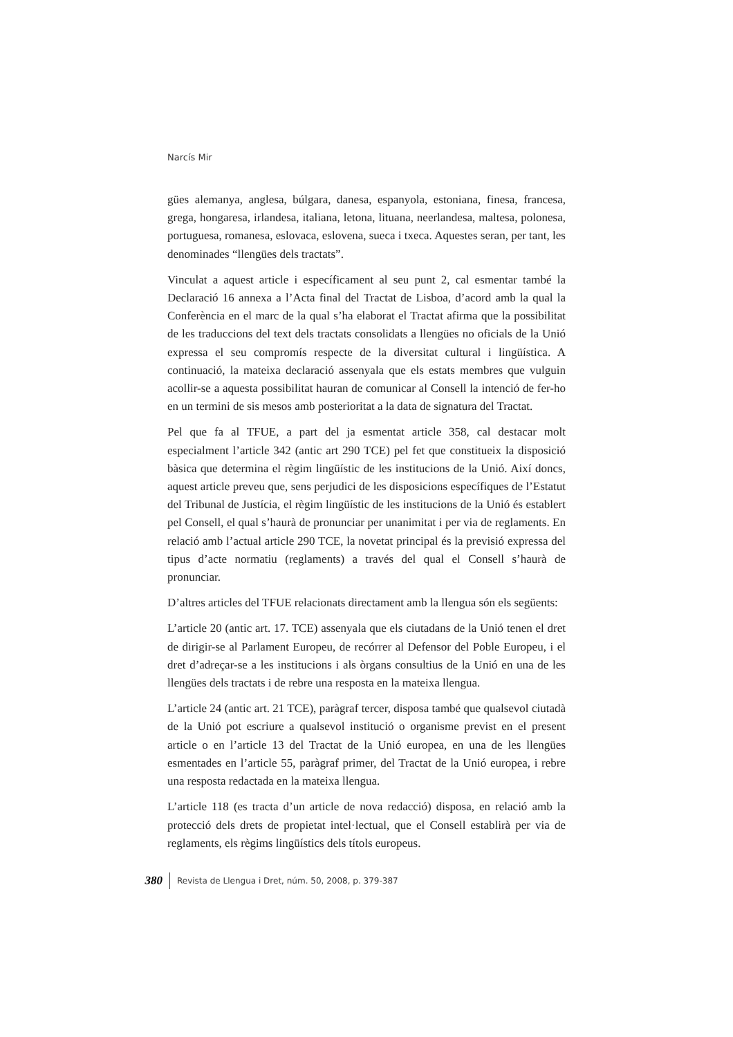Narcís Mir
gües alemanya, anglesa, búlgara, danesa, espanyola, estoniana, finesa, francesa, grega, hongaresa, irlandesa, italiana, letona, lituana, neerlandesa, maltesa, polonesa, portuguesa, romanesa, eslovaca, eslovena, sueca i txeca. Aquestes seran, per tant, les denominades “llengües dels tractats”.
Vinculat a aquest article i específicament al seu punt 2, cal esmentar també la Declaració 16 annexa a l’Acta final del Tractat de Lisboa, d’acord amb la qual la Conferència en el marc de la qual s’ha elaborat el Tractat afirma que la possibilitat de les traduccions del text dels tractats consolidats a llengües no oficials de la Unió expressa el seu compromís respecte de la diversitat cultural i lingüística. A continuació, la mateixa declaració assenyala que els estats membres que vulguin acollir-se a aquesta possibilitat hauran de comunicar al Consell la intenció de fer-ho en un termini de sis mesos amb posterioritat a la data de signatura del Tractat.
Pel que fa al TFUE, a part del ja esmentat article 358, cal destacar molt especialment l’article 342 (antic art 290 TCE) pel fet que constitueix la disposició bàsica que determina el règim lingüístic de les institucions de la Unió. Així doncs, aquest article preveu que, sens perjudici de les disposicions específiques de l’Estatut del Tribunal de Justícia, el règim lingüístic de les institucions de la Unió és establert pel Consell, el qual s’haurà de pronunciar per unanimitat i per via de reglaments. En relació amb l’actual article 290 TCE, la novetat principal és la previsió expressa del tipus d’acte normatiu (reglaments) a través del qual el Consell s’haurà de pronunciar.
D’altres articles del TFUE relacionats directament amb la llengua són els següents:
L’article 20 (antic art. 17. TCE) assenyala que els ciutadans de la Unió tenen el dret de dirigir-se al Parlament Europeu, de recórrer al Defensor del Poble Europeu, i el dret d’adreçar-se a les institucions i als òrgans consultius de la Unió en una de les llengües dels tractats i de rebre una resposta en la mateixa llengua.
L’article 24 (antic art. 21 TCE), paràgraf tercer, disposa també que qualsevol ciutadà de la Unió pot escriure a qualsevol institució o organisme previst en el present article o en l’article 13 del Tractat de la Unió europea, en una de les llengües esmentades en l’article 55, paràgraf primer, del Tractat de la Unió europea, i rebre una resposta redactada en la mateixa llengua.
L’article 118 (es tracta d’un article de nova redacció) disposa, en relació amb la protecció dels drets de propietat intel·lectual, que el Consell establirà per via de reglaments, els règims lingüístics dels títols europeus.
380 Revista de Llengua i Dret, núm. 50, 2008, p. 379-387